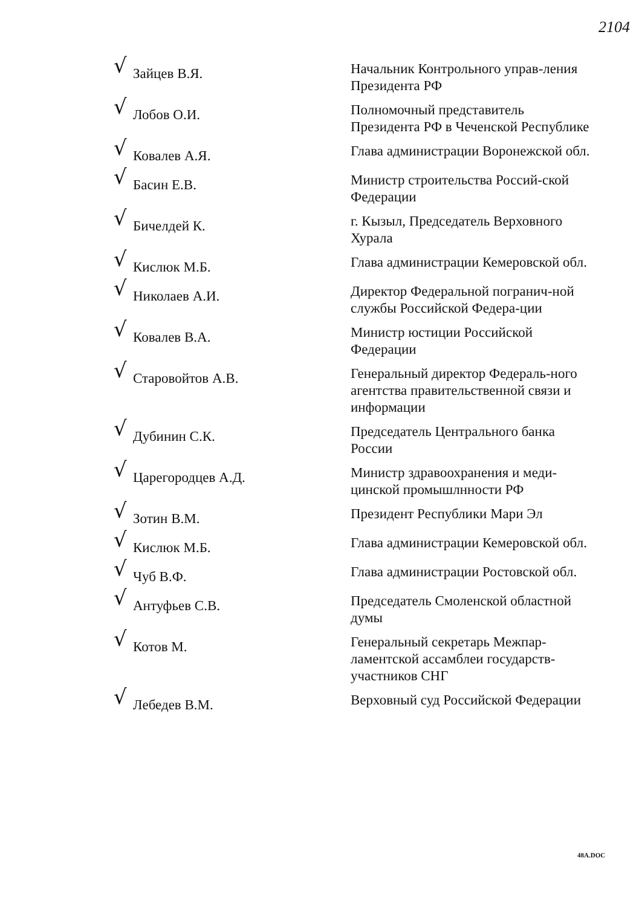2104
| √ Зайцев В.Я. | Начальник Контрольного управ-ления Президента РФ |
| √ Лобов О.И. | Полномочный представитель Президента РФ в Чеченской Республике |
| √ Ковалев А.Я. | Глава администрации Воронежской обл. |
| √ Басин Е.В. | Министр строительства Россий-ской Федерации |
| √ Бичелдей К. | г. Кызыл, Председатель Верховного Хурала |
| √ Кислюк М.Б. | Глава администрации Кемеровской обл. |
| √ Николаев А.И. | Директор Федеральной погранич-ной службы Российской Федера-ции |
| √ Ковалев В.А. | Министр юстиции Российской Федерации |
| √ Старовойтов А.В. | Генеральный директор Федераль-ного агентства правительственной связи и информации |
| √ Дубинин С.К. | Председатель Центрального банка России |
| √ Царегородцев А.Д. | Министр здравоохранения и меди-цинской промышлнности РФ |
| √ Зотин В.М. | Президент Республики Мари Эл |
| √ Кислюк М.Б. | Глава администрации Кемеровской обл. |
| √ Чуб В.Ф. | Глава администрации Ростовской обл. |
| √ Антуфьев С.В. | Председатель Смоленской областной думы |
| √ Котов М. | Генеральный секретарь Межпар-ламентской ассамблеи государств-участников СНГ |
| √ Лебедев В.М. | Верховный суд Российской Федерации |
48A.DOC